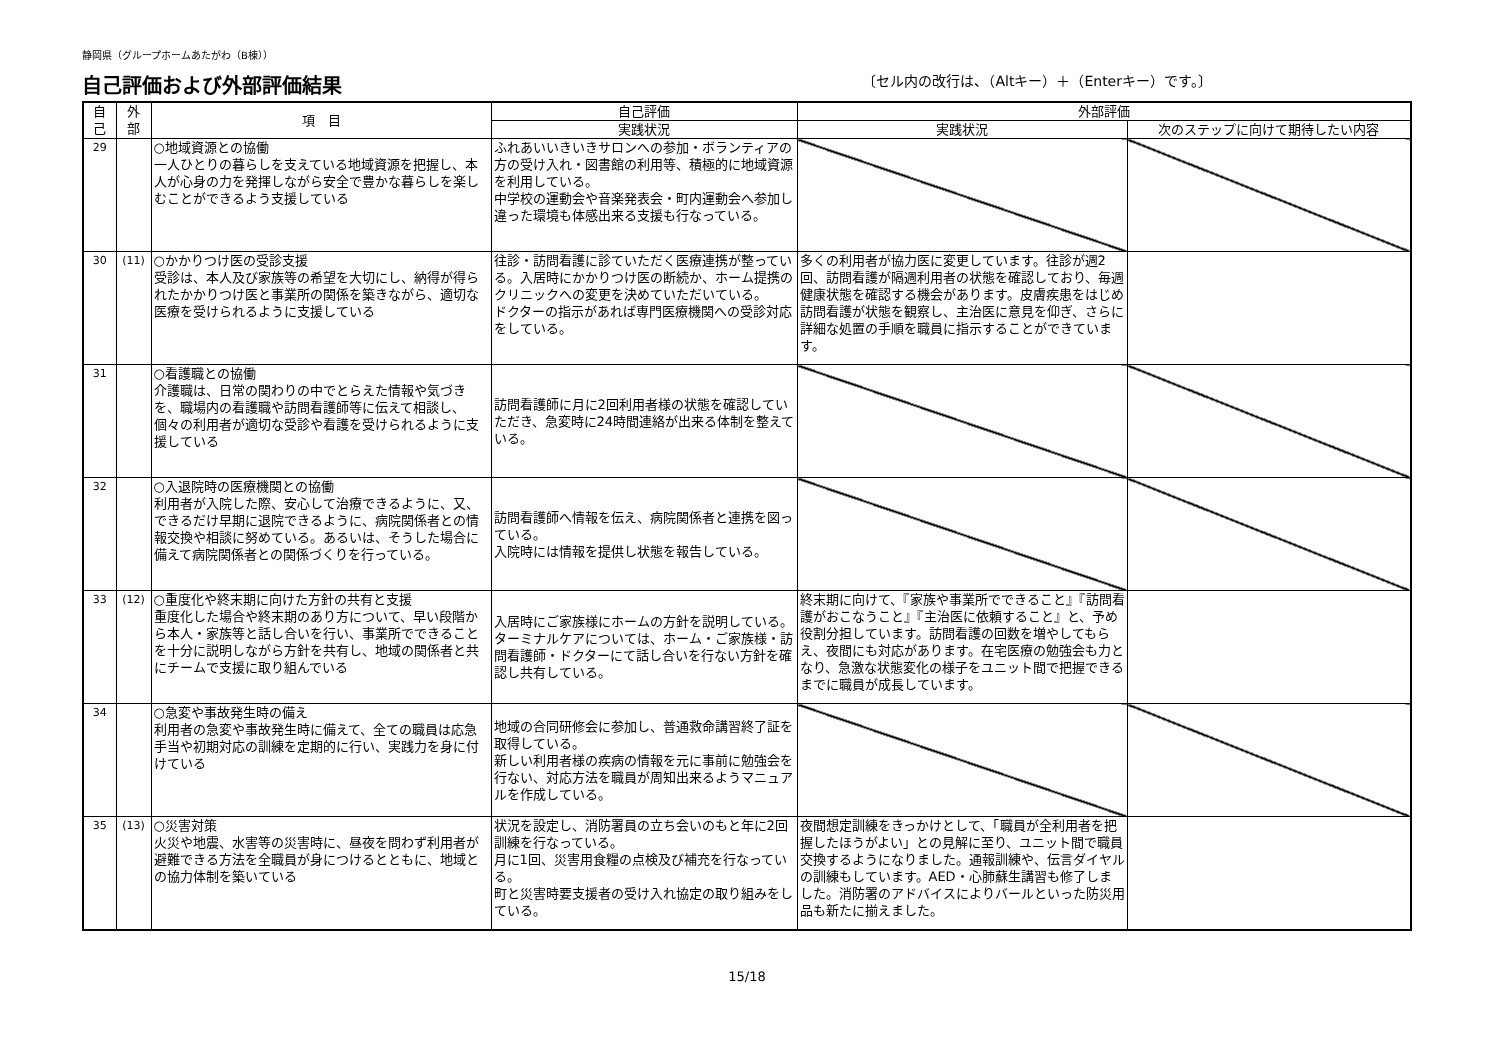静岡県（グループホームあたがわ（B棟））
自己評価および外部評価結果
〔セル内の改行は、（Altキー）＋（Enterキー）です。〕
| 自 己 | 外 部 | 項 目 | 自己評価 | 外部評価 | |
| --- | --- | --- | --- | --- | --- |
| | | | 実践状況 | 実践状況 | 次のステップに向けて期待したい内容 |
| 29 | | ○地域資源との協働 一人ひとりの暮らしを支えている地域資源を把握し、本人が心身の力を発揮しながら安全で豊かな暮らしを楽しむことができるよう支援している | ふれあいいきいきサロンへの参加・ボランティアの方の受け入れ・図書館の利用等、積極的に地域資源を利用している。 中学校の運動会や音楽発表会・町内運動会へ参加し違った環境も体感出来る支援も行なっている。 | | |
| 30 | (11) | ○かかりつけ医の受診支援 受診は、本人及び家族等の希望を大切にし、納得が得られたかかりつけ医と事業所の関係を築きながら、適切な医療を受けられるように支援している | 往診・訪問看護に診ていただく医療連携が整っている。入居時にかかりつけ医の断続か、ホーム提携のクリニックへの変更を決めていただいている。 ドクターの指示があれば専門医療機関への受診対応をしている。 | 多くの利用者が協力医に変更しています。往診が週2回、訪問看護が隔週利用者の状態を確認しており、毎週健康状態を確認する機会があります。皮膚疾患をはじめ訪問看護が状態を観察し、主治医に意見を仰ぎ、さらに詳細な処置の手順を職員に指示することができています。 | |
| 31 | | ○看護職との協働 介護職は、日常の関わりの中でとらえた情報や気づきを、職場内の看護職や訪問看護師等に伝えて相談し、個々の利用者が適切な受診や看護を受けられるように支援している | 訪問看護師に月に2回利用者様の状態を確認していただき、急変時に24時間連絡が出来る体制を整えている。 | | |
| 32 | | ○入退院時の医療機関との協働 利用者が入院した際、安心して治療できるように、又、できるだけ早期に退院できるように、病院関係者との情報交換や相談に努めている。あるいは、そうした場合に備えて病院関係者との関係づくりを行っている。 | 訪問看護師へ情報を伝え、病院関係者と連携を図っている。 入院時には情報を提供し状態を報告している。 | | |
| 33 | (12) | ○重度化や終末期に向けた方針の共有と支援 重度化した場合や終末期のあり方について、早い段階から本人・家族等と話し合いを行い、事業所でできることを十分に説明しながら方針を共有し、地域の関係者と共にチームで支援に取り組んでいる | 入居時にご家族様にホームの方針を説明している。 ターミナルケアについては、ホーム・ご家族様・訪問看護師・ドクターにて話し合いを行ない方針を確認し共有している。 | 終末期に向けて、『家族や事業所でできること』『訪問看護がおこなうこと』『主治医に依頼すること』と、予め役割分担しています。訪問看護の回数を増やしてもらえ、夜間にも対応があります。在宅医療の勉強会も力となり、急激な状態変化の様子をユニット間で把握できるまでに職員が成長しています。 | |
| 34 | | ○急変や事故発生時の備え 利用者の急変や事故発生時に備えて、全ての職員は応急手当や初期対応の訓練を定期的に行い、実践力を身に付けている | 地域の合同研修会に参加し、普通救命講習終了証を取得している。 新しい利用者様の疾病の情報を元に事前に勉強会を行ない、対応方法を職員が周知出来るようマニュアルを作成している。 | | |
| 35 | (13) | ○災害対策 火災や地震、水害等の災害時に、昼夜を問わず利用者が避難できる方法を全職員が身につけるとともに、地域との協力体制を築いている | 状況を設定し、消防署員の立ち会いのもと年に2回訓練を行なっている。 月に1回、災害用食糧の点検及び補充を行なっている。 町と災害時要支援者の受け入れ協定の取り組みをしている。 | 夜間想定訓練をきっかけとして、「職員が全利用者を把握したほうがよい」との見解に至り、ユニット間で職員交換するようになりました。通報訓練や、伝言ダイヤルの訓練もしています。AED・心肺蘇生講習も修了しました。消防署のアドバイスによりバールといった防災用品も新たに揃えました。 | |
15/18